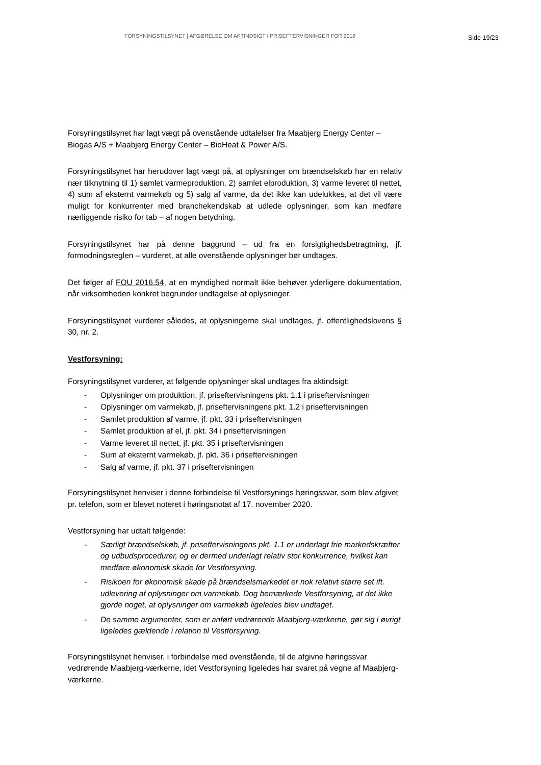FORSYNINGSTILSYNET | AFGØRELSE OM AKTINDSIGT I PRISEFTERVISNINGER FOR 2019
Side 19/23
Forsyningstilsynet har lagt vægt på ovenstående udtalelser fra Maabjerg Energy Center – Biogas A/S + Maabjerg Energy Center – BioHeat & Power A/S.
Forsyningstilsynet har herudover lagt vægt på, at oplysninger om brændselskøb har en relativ nær tilknytning til 1) samlet varmeproduktion, 2) samlet elproduktion, 3) varme leveret til nettet, 4) sum af eksternt varmekøb og 5) salg af varme, da det ikke kan udelukkes, at det vil være muligt for konkurrenter med branchekendskab at udlede oplysninger, som kan medføre nærliggende risiko for tab – af nogen betydning.
Forsyningstilsynet har på denne baggrund – ud fra en forsigtighedsbetragtning, jf. formodningsreglen – vurderet, at alle ovenstående oplysninger bør undtages.
Det følger af FOU 2016.54, at en myndighed normalt ikke behøver yderligere dokumentation, når virksomheden konkret begrunder undtagelse af oplysninger.
Forsyningstilsynet vurderer således, at oplysningerne skal undtages, jf. offentlighedslovens § 30, nr. 2.
Vestforsyning:
Forsyningstilsynet vurderer, at følgende oplysninger skal undtages fra aktindsigt:
- Oplysninger om produktion, jf. priseftervisningens pkt. 1.1 i priseftervisningen
- Oplysninger om varmekøb, jf. priseftervisningens pkt. 1.2 i priseftervisningen
- Samlet produktion af varme, jf. pkt. 33 i priseftervisningen
- Samlet produktion af el, jf. pkt. 34 i priseftervisningen
- Varme leveret til nettet, jf. pkt. 35 i priseftervisningen
- Sum af eksternt varmekøb, jf. pkt. 36 i priseftervisningen
- Salg af varme, jf. pkt. 37 i priseftervisningen
Forsyningstilsynet henviser i denne forbindelse til Vestforsynings høringssvar, som blev afgivet pr. telefon, som er blevet noteret i høringsnotat af 17. november 2020.
Vestforsyning har udtalt følgende:
- Særligt brændselskøb, jf. priseftervisningens pkt. 1.1 er underlagt frie markedskræfter og udbudsprocedurer, og er dermed underlagt relativ stor konkurrence, hvilket kan medføre økonomisk skade for Vestforsyning.
- Risikoen for økonomisk skade på brændselsmarkedet er nok relativt større set ift. udlevering af oplysninger om varmekøb. Dog bemærkede Vestforsyning, at det ikke gjorde noget, at oplysninger om varmekøb ligeledes blev undtaget.
- De samme argumenter, som er anført vedrørende Maabjerg-værkerne, gør sig i øvrigt ligeledes gældende i relation til Vestforsyning.
Forsyningstilsynet henviser, i forbindelse med ovenstående, til de afgivne høringssvar vedrørende Maabjerg-værkerne, idet Vestforsyning ligeledes har svaret på vegne af Maabjerg-værkerne.